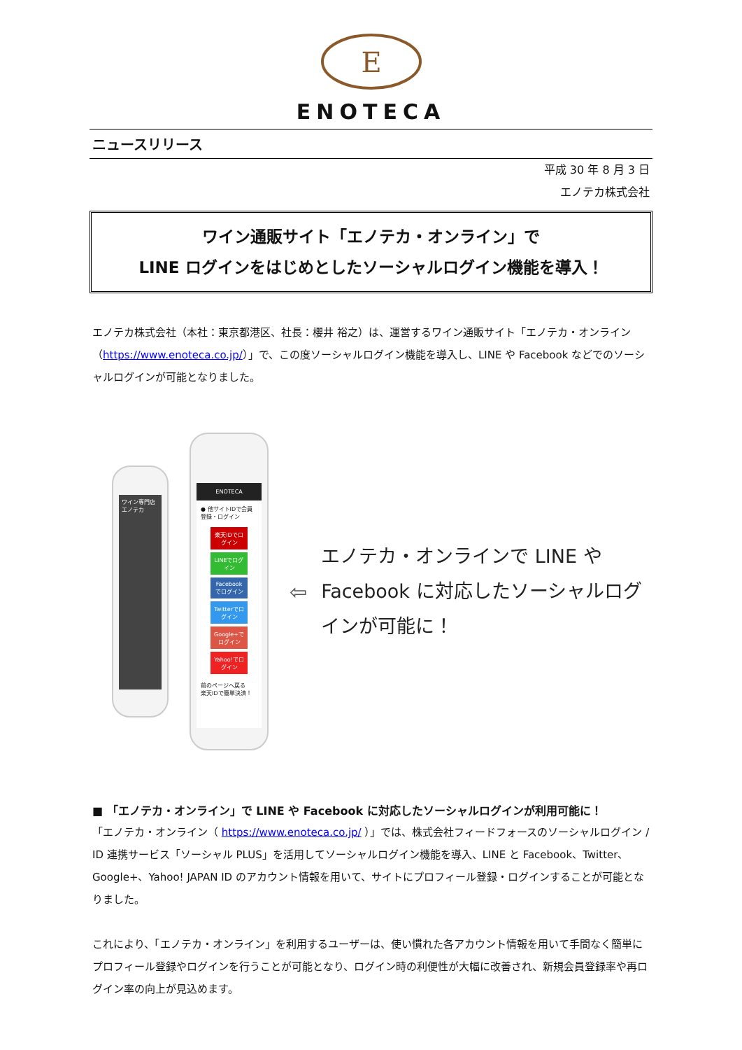E
ENOTECA
ニュースリリース
平成 30 年 8 月 3 日
エノテカ株式会社
ワイン通販サイト「エノテカ・オンライン」で
LINE ログインをはじめとしたソーシャルログイン機能を導入！
エノテカ株式会社（本社：東京都港区、社長：櫻井 裕之）は、運営するワイン通販サイト「エノテカ・オンライン（https://www.enoteca.co.jp/）」で、この度ソーシャルログイン機能を導入し、LINE や Facebook などでのソーシャルログインが可能となりました。
ワイン専門店エノテカ
ENOTECA
● 他サイトIDで会員登録・ログイン
楽天IDでログイン
LINEでログイン
Facebookでログイン
Twitterでログイン
Google+でログイン
Yahoo!でログイン
前のページへ戻る
楽天IDで簡単決済！
⇦
エノテカ・オンラインで LINE や Facebook に対応したソーシャルログインが可能に！
■ 「エノテカ・オンライン」で LINE や Facebook に対応したソーシャルログインが利用可能に！
「エノテカ・オンライン（ https://www.enoteca.co.jp/ ）」では、株式会社フィードフォースのソーシャルログイン / ID 連携サービス「ソーシャル PLUS」を活用してソーシャルログイン機能を導入、LINE と Facebook、Twitter、Google+、Yahoo! JAPAN ID のアカウント情報を用いて、サイトにプロフィール登録・ログインすることが可能となりました。
これにより、「エノテカ・オンライン」を利用するユーザーは、使い慣れた各アカウント情報を用いて手間なく簡単にプロフィール登録やログインを行うことが可能となり、ログイン時の利便性が大幅に改善され、新規会員登録率や再ログイン率の向上が見込めます。